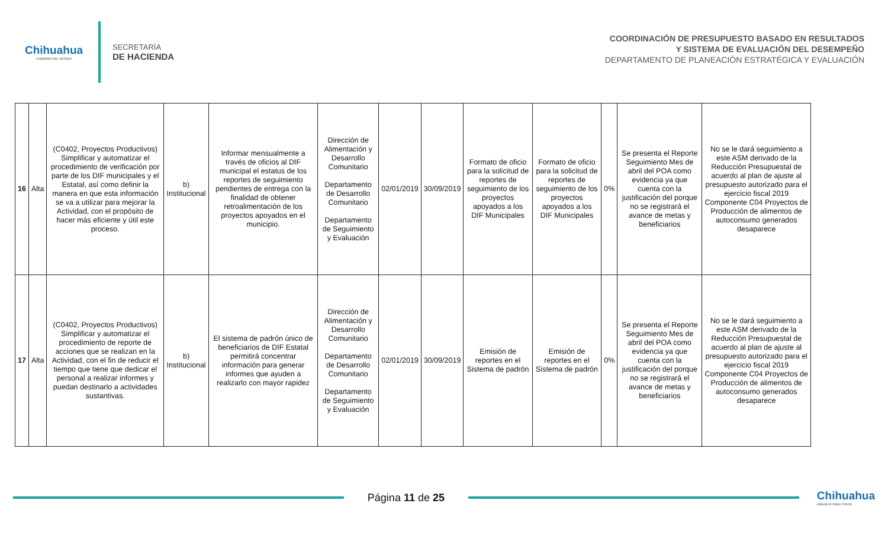Chihuahua
GOBIERNO DEL ESTADO
SECRETARÍA
DE HACIENDA
COORDINACIÓN DE PRESUPUESTO BASADO EN RESULTADOS
Y SISTEMA DE EVALUACIÓN DEL DESEMPEÑO
DEPARTAMENTO DE PLANEACIÓN ESTRATÉGICA Y EVALUACIÓN
| 16 | Alta | (C0402, Proyectos Productivos) Simplificar y automatizar el procedimiento de verificación por parte de los DIF municipales y el Estatal, así como definir la manera en que esta información se va a utilizar para mejorar la Actividad, con el propósito de hacer más eficiente y útil este proceso. | b) Institucional | Informar mensualmente a través de oficios al DIF municipal el estatus de los reportes de seguimiento pendientes de entrega con la finalidad de obtener retroalimentación de los proyectos apoyados en el municipio. | Dirección de Alimentación y Desarrollo Comunitario Departamento de Desarrollo Comunitario Departamento de Seguimiento y Evaluación | 02/01/2019 | 30/09/2019 | Formato de oficio para la solicitud de reportes de seguimiento de los proyectos apoyados a los DIF Municipales | Formato de oficio para la solicitud de reportes de seguimiento de los proyectos apoyados a los DIF Municipales | 0% | Se presenta el Reporte Seguimiento Mes de abril del POA como evidencia ya que cuenta con la justificación del porque no se registrará el avance de metas y beneficiarios | No se le dará seguimiento a este ASM derivado de la Reducción Presupuestal de acuerdo al plan de ajuste al presupuesto autorizado para el ejercicio fiscal 2019 Componente C04 Proyectos de Producción de alimentos de autoconsumo generados desaparece |
| 17 | Alta | (C0402, Proyectos Productivos) Simplificar y automatizar el procedimiento de reporte de acciones que se realizan en la Actividad, con el fin de reducir el tiempo que tiene que dedicar el personal a realizar informes y puedan destinarlo a actividades sustantivas. | b) Institucional | El sistema de padrón único de beneficiarios de DIF Estatal permitirá concentrar información para generar informes que ayuden a realizarlo con mayor rapidez | Dirección de Alimentación y Desarrollo Comunitario Departamento de Desarrollo Comunitario Departamento de Seguimiento y Evaluación | 02/01/2019 | 30/09/2019 | Emisión de reportes en el Sistema de padrón | Emisión de reportes en el Sistema de padrón | 0% | Se presenta el Reporte Seguimiento Mes de abril del POA como evidencia ya que cuenta con la justificación del porque no se registrará el avance de metas y beneficiarios | No se le dará seguimiento a este ASM derivado de la Reducción Presupuestal de acuerdo al plan de ajuste al presupuesto autorizado para el ejercicio fiscal 2019 Componente C04 Proyectos de Producción de alimentos de autoconsumo generados desaparece |
Página 11 de 25
Chihuahua
AMANECE PARA TODOS